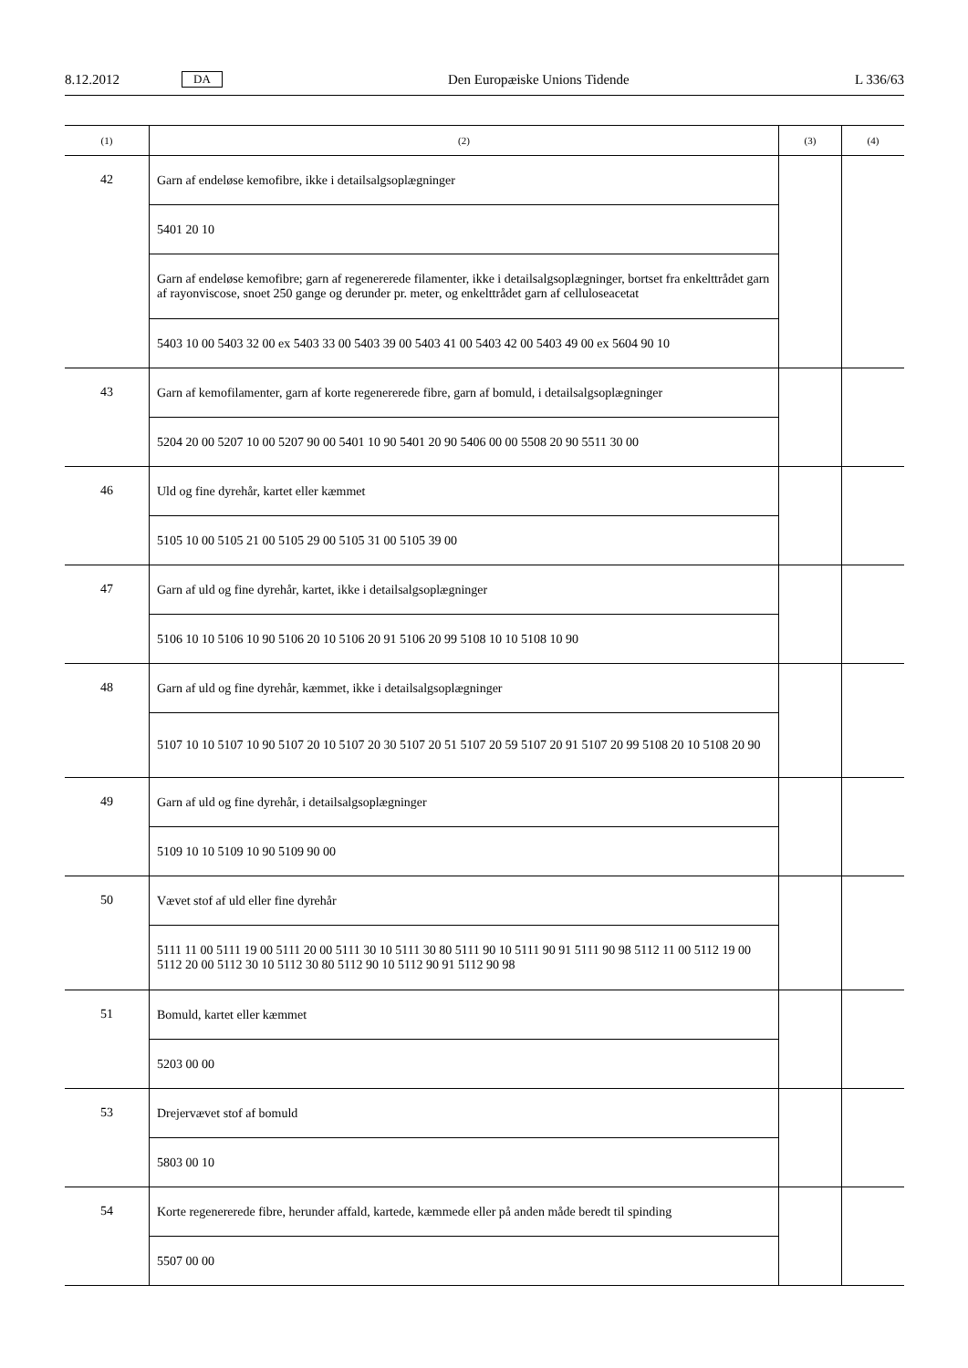8.12.2012 DA Den Europæiske Unions Tidende L 336/63
| (1) | (2) | (3) | (4) |
| --- | --- | --- | --- |
| 42 | Garn af endeløse kemofibre, ikke i detailsalgsoplægninger | | |
| | 5401 20 10 | | |
| | Garn af endeløse kemofibre; garn af regenererede filamenter, ikke i detailsalgsoplægninger, bortset fra enkelttrådet garn af rayonviscose, snoet 250 gange og derunder pr. meter, og enkelttrådet garn af celluloseacetat | | |
| | 5403 10 00 5403 32 00 ex 5403 33 00 5403 39 00 5403 41 00 5403 42 00 5403 49 00 ex 5604 90 10 | | |
| 43 | Garn af kemofilamenter, garn af korte regenererede fibre, garn af bomuld, i detailsalgsoplægninger | | |
| | 5204 20 00 5207 10 00 5207 90 00 5401 10 90 5401 20 90 5406 00 00 5508 20 90 5511 30 00 | | |
| 46 | Uld og fine dyrehår, kartet eller kæmmet | | |
| | 5105 10 00 5105 21 00 5105 29 00 5105 31 00 5105 39 00 | | |
| 47 | Garn af uld og fine dyrehår, kartet, ikke i detailsalgsoplægninger | | |
| | 5106 10 10 5106 10 90 5106 20 10 5106 20 91 5106 20 99 5108 10 10 5108 10 90 | | |
| 48 | Garn af uld og fine dyrehår, kæmmet, ikke i detailsalgsoplægninger | | |
| | 5107 10 10 5107 10 90 5107 20 10 5107 20 30 5107 20 51 5107 20 59 5107 20 91 5107 20 99 5108 20 10 5108 20 90 | | |
| 49 | Garn af uld og fine dyrehår, i detailsalgsoplægninger | | |
| | 5109 10 10 5109 10 90 5109 90 00 | | |
| 50 | Vævet stof af uld eller fine dyrehår | | |
| | 5111 11 00 5111 19 00 5111 20 00 5111 30 10 5111 30 80 5111 90 10 5111 90 91 5111 90 98 5112 11 00 5112 19 00 5112 20 00 5112 30 10 5112 30 80 5112 90 10 5112 90 91 5112 90 98 | | |
| 51 | Bomuld, kartet eller kæmmet | | |
| | 5203 00 00 | | |
| 53 | Drejervævet stof af bomuld | | |
| | 5803 00 10 | | |
| 54 | Korte regenererede fibre, herunder affald, kartede, kæmmede eller på anden måde beredt til spinding | | |
| | 5507 00 00 | | |